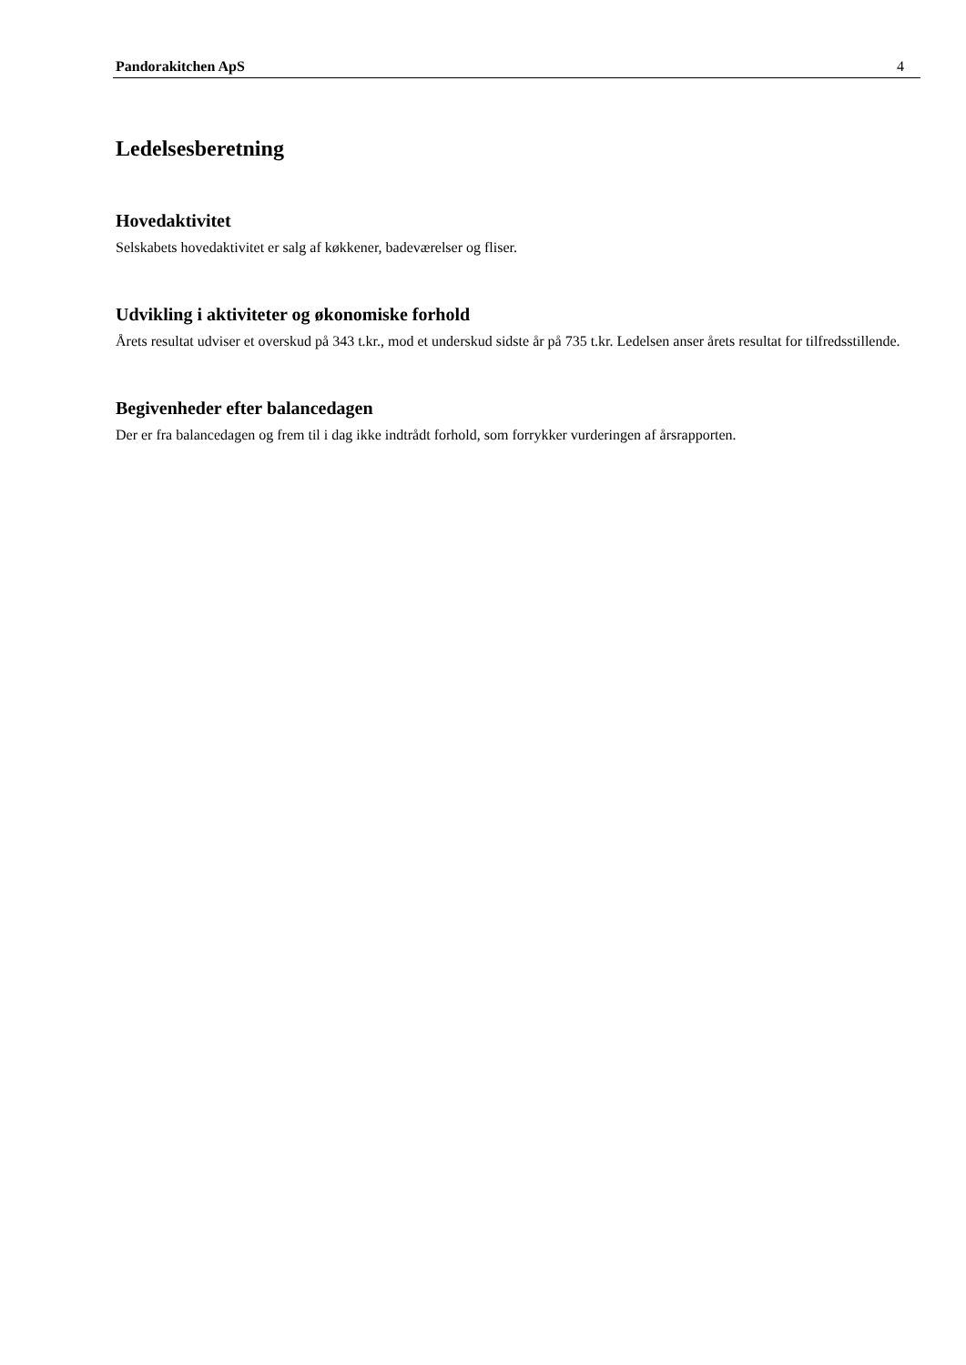Pandorakitchen ApS 4
Ledelsesberetning
Hovedaktivitet
Selskabets hovedaktivitet er salg af køkkener, badeværelser og fliser.
Udvikling i aktiviteter og økonomiske forhold
Årets resultat udviser et overskud på 343 t.kr., mod et underskud sidste år på 735 t.kr. Ledelsen anser årets resultat for tilfredsstillende.
Begivenheder efter balancedagen
Der er fra balancedagen og frem til i dag ikke indtrådt forhold, som forrykker vurderingen af årsrapporten.